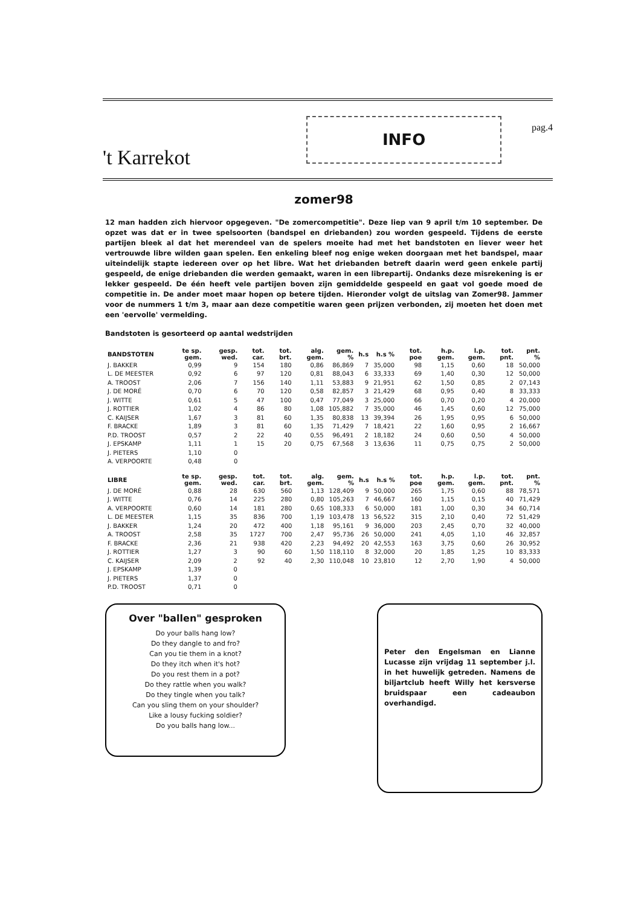't Karrekot
INFO
pag.4
zomer98
12 man hadden zich hiervoor opgegeven. "De zomercompetitie". Deze liep van 9 april t/m 10 september. De opzet was dat er in twee spelsoorten (bandspel en driebanden) zou worden gespeeld. Tijdens de eerste partijen bleek al dat het merendeel van de spelers moeite had met het bandstoten en liever weer het vertrouwde libre wilden gaan spelen. Een enkeling bleef nog enige weken doorgaan met het bandspel, maar uiteindelijk stapte iedereen over op het libre. Wat het driebanden betreft daarin werd geen enkele partij gespeeld, de enige driebanden die werden gemaakt, waren in een librepartij. Ondanks deze misrekening is er lekker gespeeld. De één heeft vele partijen boven zijn gemiddelde gespeeld en gaat vol goede moed de competitie in. De ander moet maar hopen op betere tijden. Hieronder volgt de uitslag van Zomer98. Jammer voor de nummers 1 t/m 3, maar aan deze competitie waren geen prijzen verbonden, zij moeten het doen met een 'eervolle' vermelding.
Bandstoten is gesorteerd op aantal wedstrijden
| BANDSTOTEN | te sp. gem. | gesp. wed. | tot. car. | tot. brt. | alg. gem. | gem. % | h.s | h.s % | tot. poe | h.p. gem. | l.p. gem. | tot. pnt. | pnt. % |
| --- | --- | --- | --- | --- | --- | --- | --- | --- | --- | --- | --- | --- | --- |
| J. BAKKER | 0,99 | 9 | 154 | 180 | 0,86 | 86,869 | 7 | 35,000 | 98 | 1,15 | 0,60 | 18 | 50,000 |
| L. DE MEESTER | 0,92 | 6 | 97 | 120 | 0,81 | 88,043 | 6 | 33,333 | 69 | 1,40 | 0,30 | 12 | 50,000 |
| A. TROOST | 2,06 | 7 | 156 | 140 | 1,11 | 53,883 | 9 | 21,951 | 62 | 1,50 | 0,85 | 2 | 07,143 |
| J. DE MORÉ | 0,70 | 6 | 70 | 120 | 0,58 | 82,857 | 3 | 21,429 | 68 | 0,95 | 0,40 | 8 | 33,333 |
| J. WITTE | 0,61 | 5 | 47 | 100 | 0,47 | 77,049 | 3 | 25,000 | 66 | 0,70 | 0,20 | 4 | 20,000 |
| J. ROTTIER | 1,02 | 4 | 86 | 80 | 1,08 | 105,882 | 7 | 35,000 | 46 | 1,45 | 0,60 | 12 | 75,000 |
| C. KAIJSER | 1,67 | 3 | 81 | 60 | 1,35 | 80,838 | 13 | 39,394 | 26 | 1,95 | 0,95 | 6 | 50,000 |
| F. BRACKE | 1,89 | 3 | 81 | 60 | 1,35 | 71,429 | 7 | 18,421 | 22 | 1,60 | 0,95 | 2 | 16,667 |
| P.D. TROOST | 0,57 | 2 | 22 | 40 | 0,55 | 96,491 | 2 | 18,182 | 24 | 0,60 | 0,50 | 4 | 50,000 |
| J. EPSKAMP | 1,11 | 1 | 15 | 20 | 0,75 | 67,568 | 3 | 13,636 | 11 | 0,75 | 0,75 | 2 | 50,000 |
| J. PIETERS | 1,10 | 0 | | | | | | | | | | | |
| A. VERPOORTE | 0,48 | 0 | | | | | | | | | | | |
| LIBRE | te sp. gem. | gesp. wed. | tot. car. | tot. brt. | alg. gem. | gem. % | h.s | h.s % | tot. poe | h.p. gem. | l.p. gem. | tot. pnt. | pnt. % |
| --- | --- | --- | --- | --- | --- | --- | --- | --- | --- | --- | --- | --- | --- |
| J. DE MORÉ | 0,88 | 28 | 630 | 560 | 1,13 | 128,409 | 9 | 50,000 | 265 | 1,75 | 0,60 | 88 | 78,571 |
| J. WITTE | 0,76 | 14 | 225 | 280 | 0,80 | 105,263 | 7 | 46,667 | 160 | 1,15 | 0,15 | 40 | 71,429 |
| A. VERPOORTE | 0,60 | 14 | 181 | 280 | 0,65 | 108,333 | 6 | 50,000 | 181 | 1,00 | 0,30 | 34 | 60,714 |
| L. DE MEESTER | 1,15 | 35 | 836 | 700 | 1,19 | 103,478 | 13 | 56,522 | 315 | 2,10 | 0,40 | 72 | 51,429 |
| J. BAKKER | 1,24 | 20 | 472 | 400 | 1,18 | 95,161 | 9 | 36,000 | 203 | 2,45 | 0,70 | 32 | 40,000 |
| A. TROOST | 2,58 | 35 | 1727 | 700 | 2,47 | 95,736 | 26 | 50,000 | 241 | 4,05 | 1,10 | 46 | 32,857 |
| F. BRACKE | 2,36 | 21 | 938 | 420 | 2,23 | 94,492 | 20 | 42,553 | 163 | 3,75 | 0,60 | 26 | 30,952 |
| J. ROTTIER | 1,27 | 3 | 90 | 60 | 1,50 | 118,110 | 8 | 32,000 | 20 | 1,85 | 1,25 | 10 | 83,333 |
| C. KAIJSER | 2,09 | 2 | 92 | 40 | 2,30 | 110,048 | 10 | 23,810 | 12 | 2,70 | 1,90 | 4 | 50,000 |
| J. EPSKAMP | 1,39 | 0 | | | | | | | | | | | |
| J. PIETERS | 1,37 | 0 | | | | | | | | | | | |
| P.D. TROOST | 0,71 | 0 | | | | | | | | | | | |
Over "ballen" gesproken
Do your balls hang low?
Do they dangle to and fro?
Can you tie them in a knot?
Do they itch when it's hot?
Do you rest them in a pot?
Do they rattle when you walk?
Do they tingle when you talk?
Can you sling them on your shoulder?
Like a lousy fucking soldier?
Do you balls hang low...
Peter den Engelsman en Lianne Lucasse zijn vrijdag 11 september j.l. in het huwelijk getreden. Namens de biljartclub heeft Willy het kersverse bruidspaar een cadeaubon overhandigd.